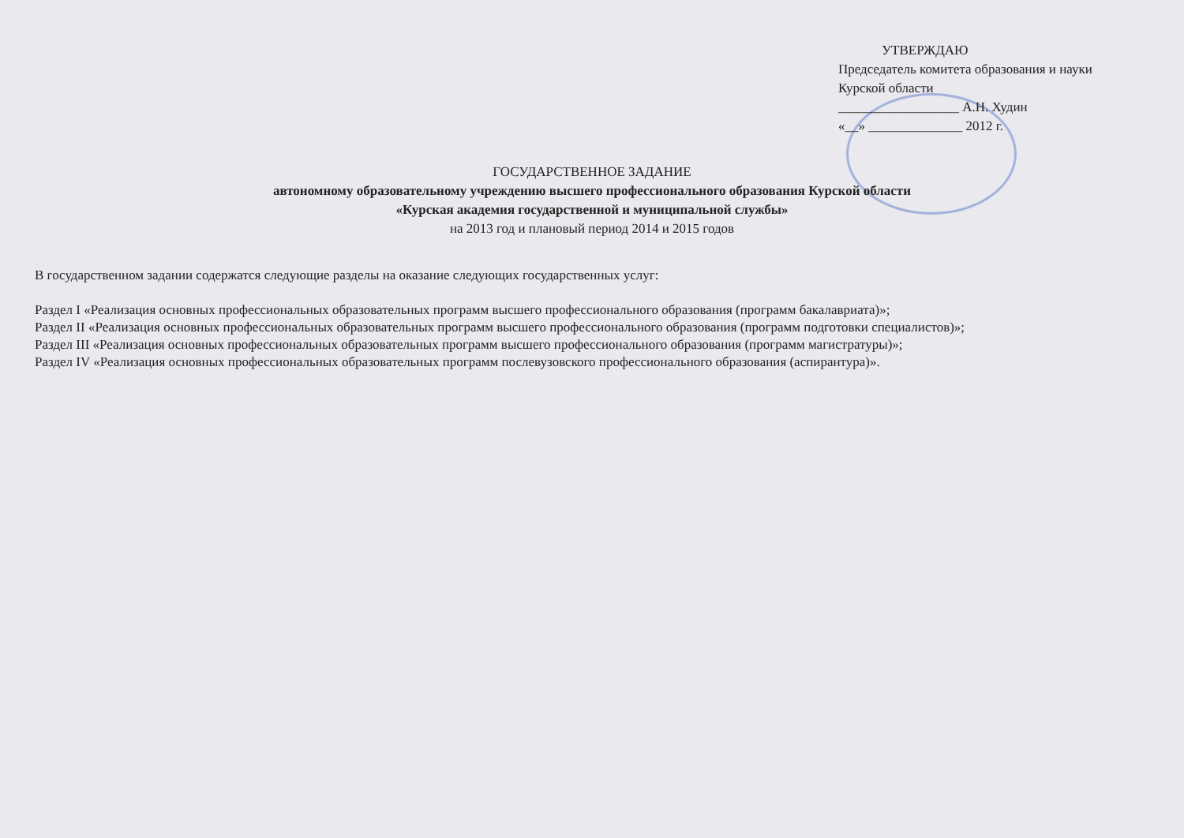УТВЕРЖДАЮ
Председатель комитета образования и науки Курской области
__________________ А.Н. Худин
«__» ______________ 2012 г.
ГОСУДАРСТВЕННОЕ ЗАДАНИЕ
автономному образовательному учреждению высшего профессионального образования Курской области
«Курская академия государственной и муниципальной службы»
на 2013 год и плановый период 2014 и 2015 годов
В государственном задании содержатся следующие разделы на оказание следующих государственных услуг:
Раздел I «Реализация основных профессиональных образовательных программ высшего профессионального образования (программ бакалавриата)»;
Раздел II «Реализация основных профессиональных образовательных программ высшего профессионального образования (программ подготовки специалистов)»;
Раздел III «Реализация основных профессиональных образовательных программ высшего профессионального образования (программ магистратуры)»;
Раздел IV «Реализация основных профессиональных образовательных программ послевузовского профессионального образования (аспирантура)».